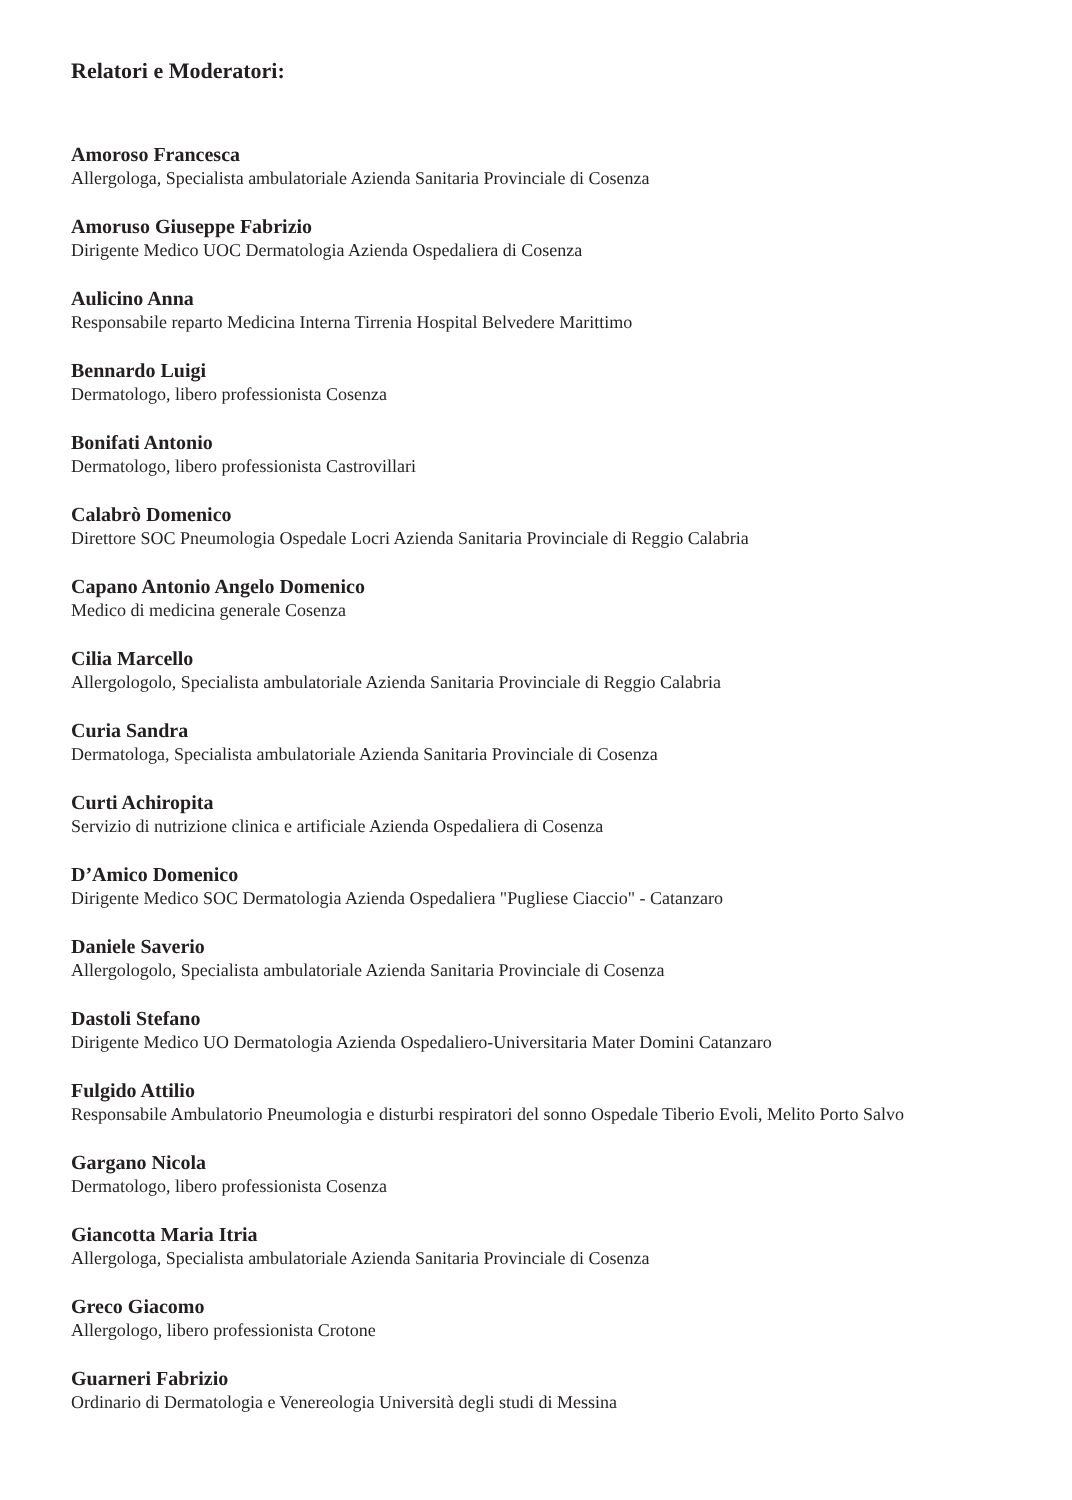Relatori e Moderatori:
Amoroso Francesca
Allergologa, Specialista ambulatoriale Azienda Sanitaria Provinciale di Cosenza
Amoruso Giuseppe Fabrizio
Dirigente Medico UOC Dermatologia Azienda Ospedaliera di Cosenza
Aulicino Anna
Responsabile reparto Medicina Interna Tirrenia Hospital Belvedere Marittimo
Bennardo Luigi
Dermatologo, libero professionista Cosenza
Bonifati Antonio
Dermatologo, libero professionista Castrovillari
Calabrò Domenico
Direttore SOC Pneumologia Ospedale Locri Azienda Sanitaria Provinciale di Reggio Calabria
Capano Antonio Angelo Domenico
Medico di medicina generale Cosenza
Cilia Marcello
Allergologolo, Specialista ambulatoriale Azienda Sanitaria Provinciale di Reggio Calabria
Curia Sandra
Dermatologa, Specialista ambulatoriale Azienda Sanitaria Provinciale di Cosenza
Curti Achiropita
Servizio di nutrizione clinica e artificiale Azienda Ospedaliera di Cosenza
D’Amico Domenico
Dirigente Medico SOC Dermatologia Azienda Ospedaliera "Pugliese Ciaccio" - Catanzaro
Daniele Saverio
Allergologolo, Specialista ambulatoriale Azienda Sanitaria Provinciale di Cosenza
Dastoli Stefano
Dirigente Medico UO Dermatologia Azienda Ospedaliero-Universitaria Mater Domini Catanzaro
Fulgido Attilio
Responsabile Ambulatorio Pneumologia e disturbi respiratori del sonno Ospedale Tiberio Evoli, Melito Porto Salvo
Gargano Nicola
Dermatologo, libero professionista Cosenza
Giancotta Maria Itria
Allergologa, Specialista ambulatoriale Azienda Sanitaria Provinciale di Cosenza
Greco Giacomo
Allergologo, libero professionista Crotone
Guarneri Fabrizio
Ordinario di Dermatologia e Venereologia Università degli studi di Messina